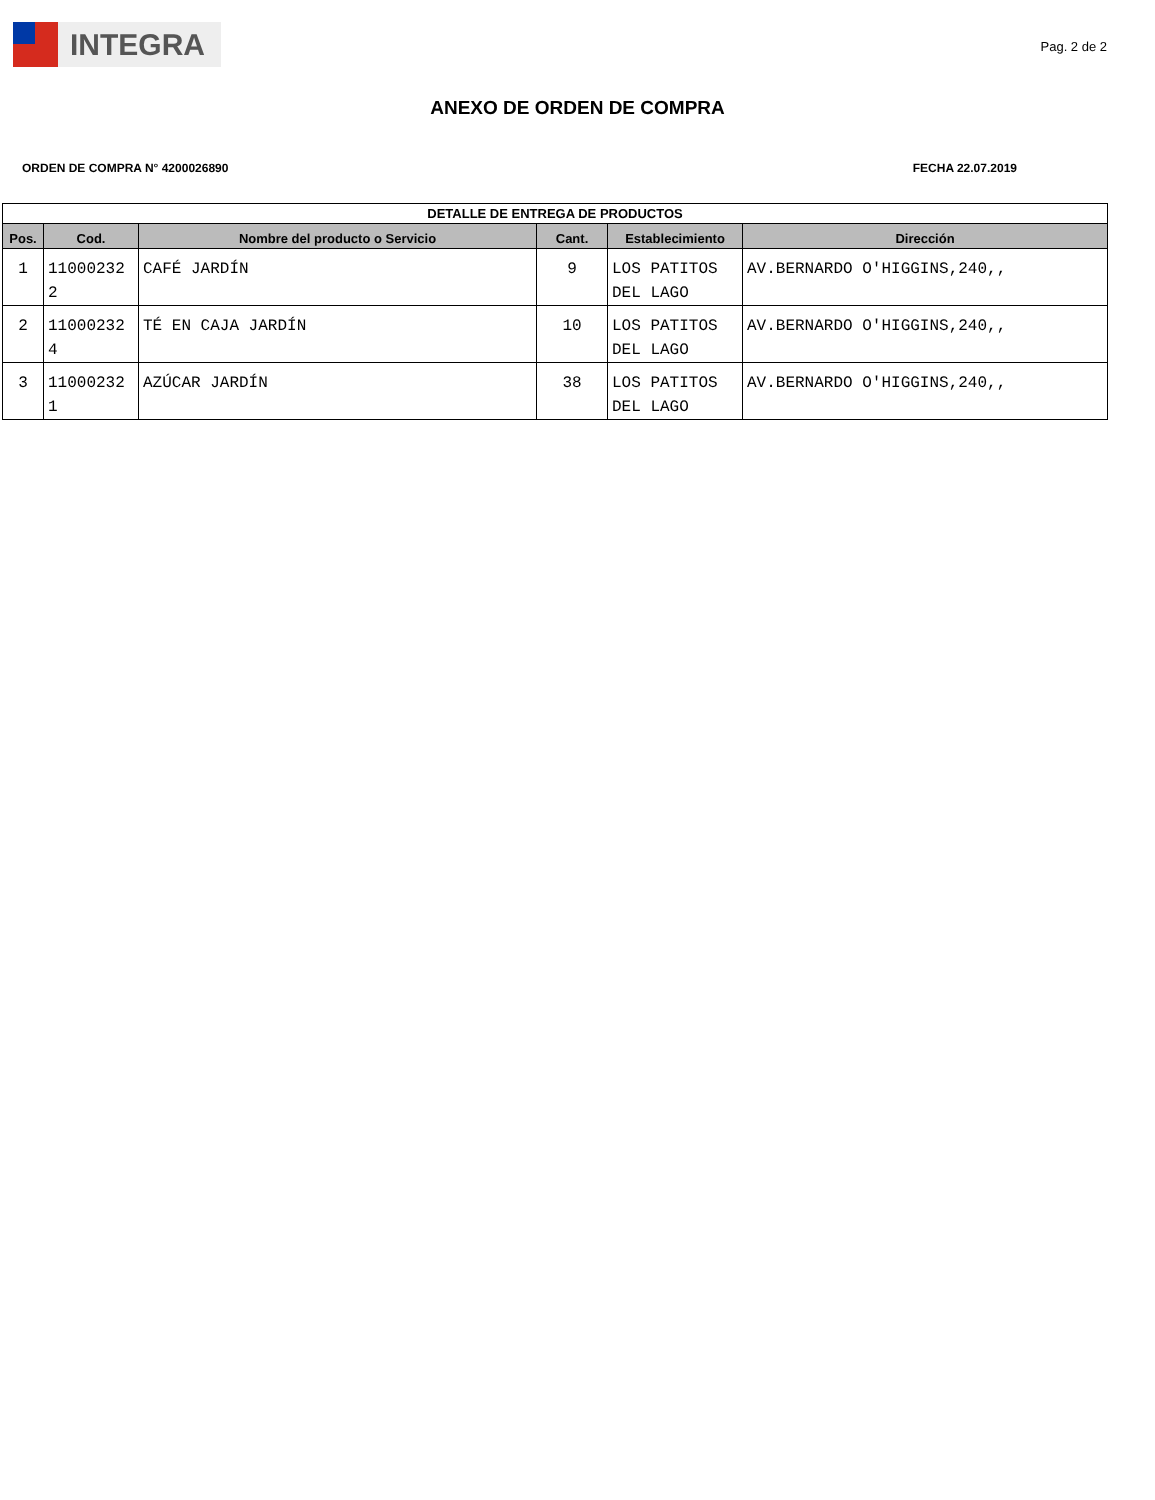INTEGRA
Pag. 2 de 2
ANEXO DE ORDEN DE COMPRA
ORDEN DE COMPRA N° 4200026890 FECHA 22.07.2019
| DETALLE DE ENTREGA DE PRODUCTOS | | | | | |
| --- | --- | --- | --- | --- | --- |
| Pos. | Cod. | Nombre del producto o Servicio | Cant. | Establecimiento | Dirección |
| 1 | 11000232 2 | CAFÉ JARDÍN | 9 | LOS PATITOS DEL LAGO | AV.BERNARDO O'HIGGINS,240,, |
| 2 | 11000232 4 | TÉ EN CAJA JARDÍN | 10 | LOS PATITOS DEL LAGO | AV.BERNARDO O'HIGGINS,240,, |
| 3 | 11000232 1 | AZÚCAR JARDÍN | 38 | LOS PATITOS DEL LAGO | AV.BERNARDO O'HIGGINS,240,, |